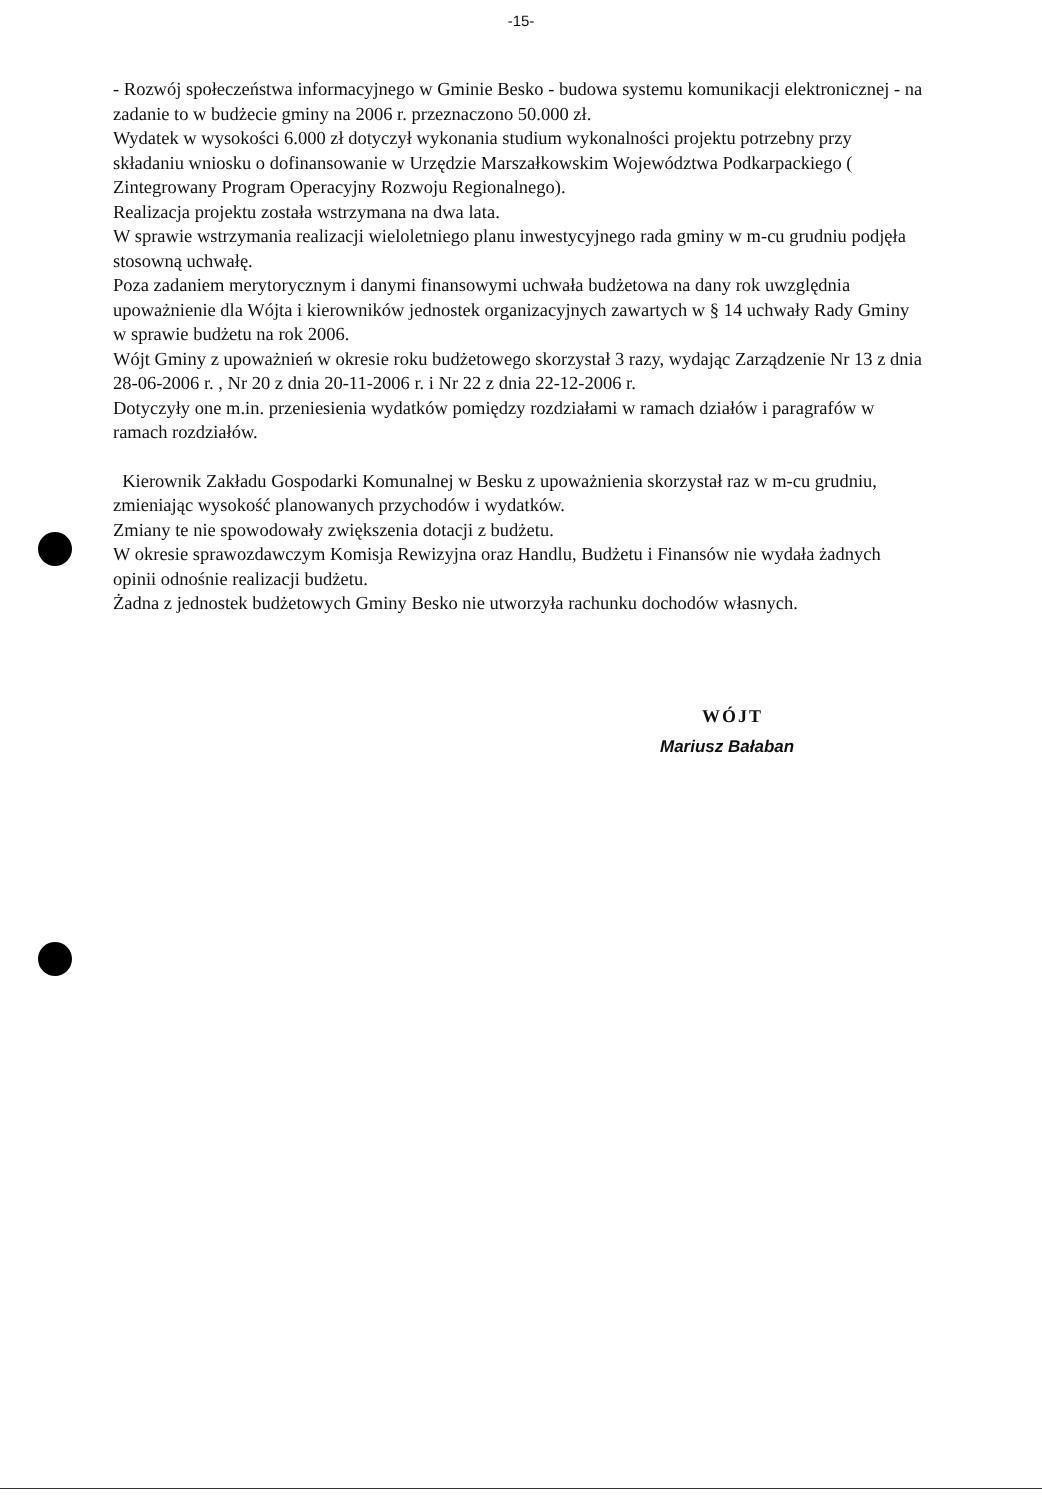-15-
- Rozwój społeczeństwa informacyjnego w Gminie Besko - budowa systemu komunikacji elektronicznej - na zadanie to w budżecie gminy na 2006 r. przeznaczono 50.000 zł.
Wydatek w wysokości 6.000 zł dotyczył wykonania studium wykonalności projektu potrzebny przy składaniu wniosku o dofinansowanie w Urzędzie Marszałkowskim Województwa Podkarpackiego ( Zintegrowany Program Operacyjny Rozwoju Regionalnego).
Realizacja projektu została wstrzymana na dwa lata.
W sprawie wstrzymania realizacji wieloletniego planu inwestycyjnego rada gminy w m-cu grudniu podjęła stosowną uchwałę.
Poza zadaniem merytorycznym i danymi finansowymi uchwała budżetowa na dany rok uwzględnia upoważnienie dla Wójta i kierowników jednostek organizacyjnych zawartych w § 14 uchwały Rady Gminy w sprawie budżetu na rok 2006.
Wójt Gminy z upoważnień w okresie roku budżetowego skorzystał 3 razy, wydając Zarządzenie Nr 13 z dnia 28-06-2006 r. , Nr 20 z dnia 20-11-2006 r. i Nr 22 z dnia 22-12-2006 r.
Dotyczyły one m.in. przeniesienia wydatków pomiędzy rozdziałami w ramach działów i paragrafów w ramach rozdziałów.
Kierownik Zakładu Gospodarki Komunalnej w Besku z upoważnienia skorzystał raz w m-cu grudniu, zmieniając wysokość planowanych przychodów i wydatków.
Zmiany te nie spowodowały zwiększenia dotacji z budżetu.
W okresie sprawozdawczym Komisja Rewizyjna oraz Handlu, Budżetu i Finansów nie wydała żadnych opinii odnośnie realizacji budżetu.
Żadna z jednostek budżetowych Gminy Besko nie utworzyła rachunku dochodów własnych.
WÓJT
Mariusz Bałaban